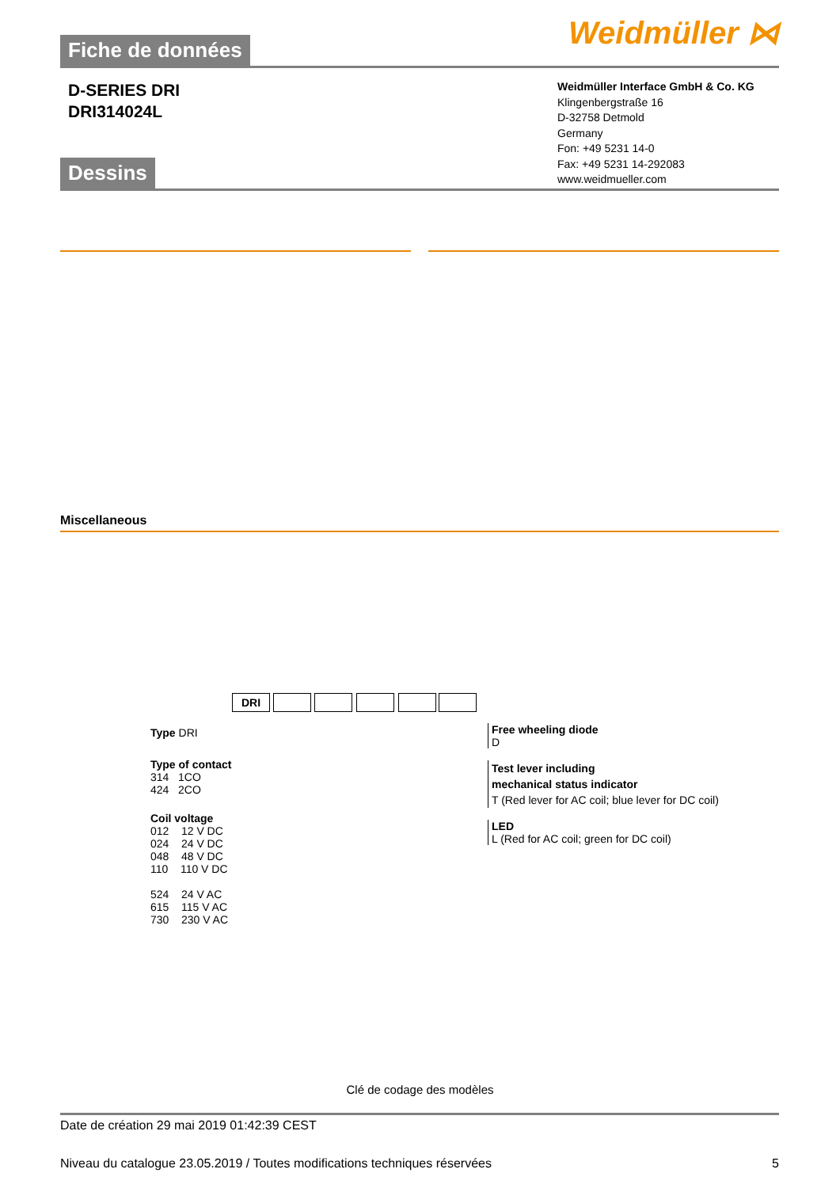Weidmüller ⋈
Fiche de données
D-SERIES DRI
DRI314024L
Weidmüller Interface GmbH & Co. KG
Klingenbergstraße 16
D-32758 Detmold
Germany
Fon: +49 5231 14-0
Fax: +49 5231 14-292083
www.weidmueller.com
Dessins
Miscellaneous
DRI
Type DRI
Type of contact
314 1CO
424 2CO
Coil voltage
012 12 V DC
024 24 V DC
048 48 V DC
110 110 V DC
524 24 V AC
615 115 V AC
730 230 V AC
Free wheeling diode
D
Test lever including
mechanical status indicator
T (Red lever for AC coil; blue lever for DC coil)
LED
L (Red for AC coil; green for DC coil)
Clé de codage des modèles
Date de création 29 mai 2019 01:42:39 CEST
Niveau du catalogue 23.05.2019 / Toutes modifications techniques réservées 5